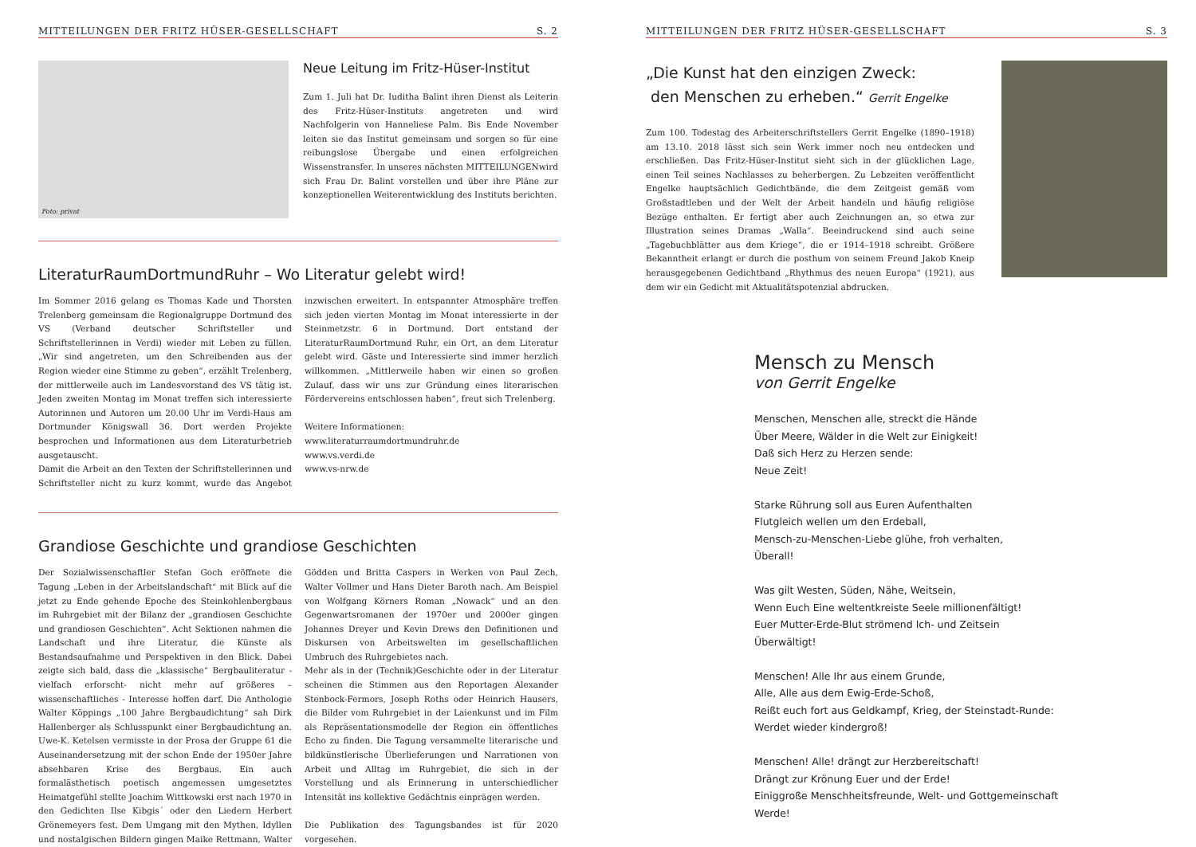MITTEILUNGEN DER FRITZ HÜSER-GESELLSCHAFT S. 2
Foto: privat
Neue Leitung im Fritz-Hüser-Institut
Zum 1. Juli hat Dr. Iuditha Balint ihren Dienst als Leiterin des Fritz-Hüser-Instituts angetreten und wird Nachfolgerin von Hanneliese Palm. Bis Ende November leiten sie das Institut gemeinsam und sorgen so für eine reibungslose Übergabe und einen erfolgreichen Wissenstransfer. In unseres nächsten MITTEILUNGENwird sich Frau Dr. Balint vorstellen und über ihre Pläne zur konzeptionellen Weiterentwicklung des Instituts berichten.
LiteraturRaumDortmundRuhr – Wo Literatur gelebt wird!
Im Sommer 2016 gelang es Thomas Kade und Thorsten Trelenberg gemeinsam die Regionalgruppe Dortmund des VS (Verband deutscher Schriftsteller und Schriftstellerinnen in Verdi) wieder mit Leben zu füllen. „Wir sind angetreten, um den Schreibenden aus der Region wieder eine Stimme zu geben“, erzählt Trelenberg, der mittlerweile auch im Landesvorstand des VS tätig ist. Jeden zweiten Montag im Monat treffen sich interessierte Autorinnen und Autoren um 20.00 Uhr im Verdi-Haus am Dortmunder Königswall 36. Dort werden Projekte besprochen und Informationen aus dem Literaturbetrieb ausgetauscht.
Damit die Arbeit an den Texten der Schriftstellerinnen und Schriftsteller nicht zu kurz kommt, wurde das Angebot inzwischen erweitert. In entspannter Atmosphäre treffen sich jeden vierten Montag im Monat interessierte in der Steinmetzstr. 6 in Dortmund. Dort entstand der LiteraturRaumDortmund Ruhr, ein Ort, an dem Literatur gelebt wird. Gäste und Interessierte sind immer herzlich willkommen. „Mittlerweile haben wir einen so großen Zulauf, dass wir uns zur Gründung eines literarischen Fördervereins entschlossen haben“, freut sich Trelenberg.
Weitere Informationen:
www.literaturraumdortmundruhr.de
www.vs.verdi.de
www.vs-nrw.de
Grandiose Geschichte und grandiose Geschichten
Der Sozialwissenschaftler Stefan Goch eröffnete die Tagung „Leben in der Arbeitslandschaft“ mit Blick auf die jetzt zu Ende gehende Epoche des Steinkohlenbergbaus im Ruhrgebiet mit der Bilanz der „grandiosen Geschichte und grandiosen Geschichten“. Acht Sektionen nahmen die Landschaft und ihre Literatur, die Künste als Bestandsaufnahme und Perspektiven in den Blick. Dabei zeigte sich bald, dass die „klassische“ Bergbauliteratur -vielfach erforscht- nicht mehr auf größeres – wissenschaftliches - Interesse hoffen darf. Die Anthologie Walter Köppings „100 Jahre Bergbaudichtung“ sah Dirk Hallenberger als Schlusspunkt einer Bergbaudichtung an. Uwe-K. Ketelsen vermisste in der Prosa der Gruppe 61 die Auseinandersetzung mit der schon Ende der 1950er Jahre absehbaren Krise des Bergbaus. Ein auch formalästhetisch poetisch angemessen umgesetztes Heimatgefühl stellte Joachim Wittkowski erst nach 1970 in den Gedichten Ilse Kibgis´ oder den Liedern Herbert Grönemeyers fest. Dem Umgang mit den Mythen, Idyllen und nostalgischen Bildern gingen Maike Rettmann, Walter Gödden und Britta Caspers in Werken von Paul Zech, Walter Vollmer und Hans Dieter Baroth nach. Am Beispiel von Wolfgang Körners Roman „Nowack“ und an den Gegenwartsromanen der 1970er und 2000er gingen Johannes Dreyer und Kevin Drews den Definitionen und Diskursen von Arbeitswelten im gesellschaftlichen Umbruch des Ruhrgebietes nach.
Mehr als in der (Technik)Geschichte oder in der Literatur scheinen die Stimmen aus den Reportagen Alexander Stenbock-Fermors, Joseph Roths oder Heinrich Hausers, die Bilder vom Ruhrgebiet in der Laienkunst und im Film als Repräsentationsmodelle der Region ein öffentliches Echo zu finden. Die Tagung versammelte literarische und bildkünstlerische Überlieferungen und Narrationen von Arbeit und Alltag im Ruhrgebiet, die sich in der Vorstellung und als Erinnerung in unterschiedlicher Intensität ins kollektive Gedächtnis einprägen werden.
Die Publikation des Tagungsbandes ist für 2020 vorgesehen.
MITTEILUNGEN DER FRITZ HÜSER-GESELLSCHAFT S. 3
„Die Kunst hat den einzigen Zweck:
den Menschen zu erheben.“ Gerrit Engelke
Zum 100. Todestag des Arbeiterschriftstellers Gerrit Engelke (1890–1918) am 13.10. 2018 lässt sich sein Werk immer noch neu entdecken und erschließen. Das Fritz-Hüser-Institut sieht sich in der glücklichen Lage, einen Teil seines Nachlasses zu beherbergen. Zu Lebzeiten veröffentlicht Engelke hauptsächlich Gedichtbände, die dem Zeitgeist gemäß vom Großstadtleben und der Welt der Arbeit handeln und häufig religiöse Bezüge enthalten. Er fertigt aber auch Zeichnungen an, so etwa zur Illustration seines Dramas „Walla“. Beeindruckend sind auch seine „Tagebuchblätter aus dem Kriege“, die er 1914–1918 schreibt. Größere Bekanntheit erlangt er durch die posthum von seinem Freund Jakob Kneip herausgegebenen Gedichtband „Rhythmus des neuen Europa“ (1921), aus dem wir ein Gedicht mit Aktualitätspotenzial abdrucken.
Mensch zu Mensch
von Gerrit Engelke
Menschen, Menschen alle, streckt die Hände
Über Meere, Wälder in die Welt zur Einigkeit!
Daß sich Herz zu Herzen sende:
Neue Zeit!
Starke Rührung soll aus Euren Aufenthalten
Flutgleich wellen um den Erdeball,
Mensch-zu-Menschen-Liebe glühe, froh verhalten,
Überall!
Was gilt Westen, Süden, Nähe, Weitsein,
Wenn Euch Eine weltentkreiste Seele millionenfältigt!
Euer Mutter-Erde-Blut strömend Ich- und Zeitsein
Überwältigt!
Menschen! Alle Ihr aus einem Grunde,
Alle, Alle aus dem Ewig-Erde-Schoß,
Reißt euch fort aus Geldkampf, Krieg, der Steinstadt-Runde:
Werdet wieder kindergroß!
Menschen! Alle! drängt zur Herzbereitschaft!
Drängt zur Krönung Euer und der Erde!
Einiggroße Menschheitsfreunde, Welt- und Gottgemeinschaft
Werde!